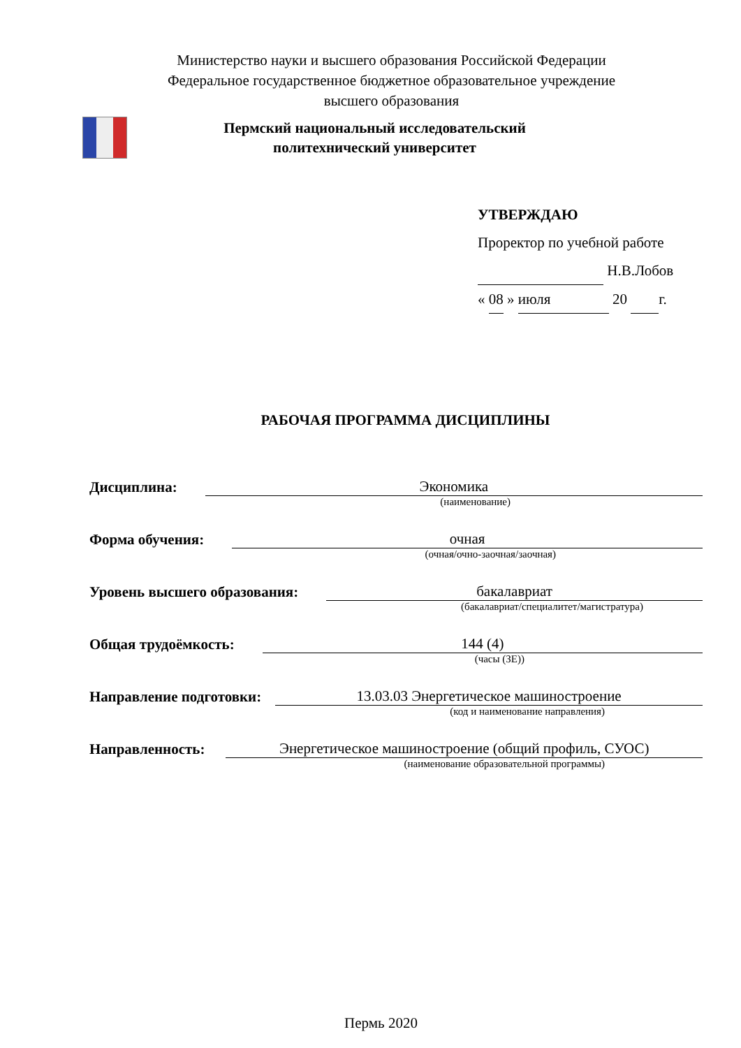Министерство науки и высшего образования Российской Федерации
Федеральное государственное бюджетное образовательное учреждение
высшего образования
Пермский национальный исследовательский
политехнический университет
УТВЕРЖДАЮ
Проректор по учебной работе
Н.В.Лобов
« 08 » июля 20 г.
РАБОЧАЯ ПРОГРАММА ДИСЦИПЛИНЫ
Дисциплина: Экономика
(наименование)
Форма обучения: очная
(очная/очно-заочная/заочная)
Уровень высшего образования: бакалавриат
(бакалавриат/специалитет/магистратура)
Общая трудоёмкость: 144 (4)
(часы (ЗЕ))
Направление подготовки: 13.03.03 Энергетическое машиностроение
(код и наименование направления)
Направленность: Энергетическое машиностроение (общий профиль, СУОС)
(наименование образовательной программы)
Пермь 2020